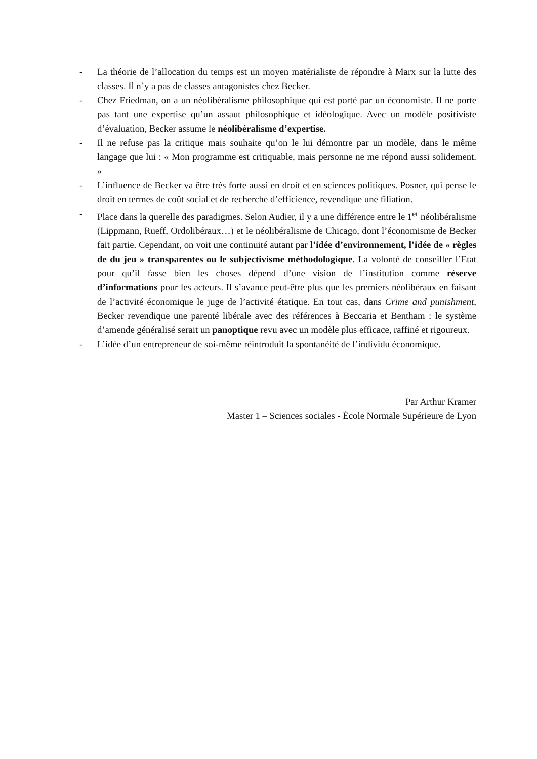- La théorie de l’allocation du temps est un moyen matérialiste de répondre à Marx sur la lutte des classes. Il n’y a pas de classes antagonistes chez Becker.
- Chez Friedman, on a un néolibéralisme philosophique qui est porté par un économiste. Il ne porte pas tant une expertise qu’un assaut philosophique et idéologique. Avec un modèle positiviste d’évaluation, Becker assume le néolibéralisme d’expertise.
- Il ne refuse pas la critique mais souhaite qu’on le lui démontre par un modèle, dans le même langage que lui : « Mon programme est critiquable, mais personne ne me répond aussi solidement. »
- L’influence de Becker va être très forte aussi en droit et en sciences politiques. Posner, qui pense le droit en termes de coût social et de recherche d’efficience, revendique une filiation.
- Place dans la querelle des paradigmes. Selon Audier, il y a une différence entre le 1<sup>er</sup> néolibéralisme (Lippmann, Rueff, Ordolibéraux…) et le néolibéralisme de Chicago, dont l’économisme de Becker fait partie. Cependant, on voit une continuité autant par l’idée d’environnement, l’idée de « règles de du jeu » transparentes ou le subjectivisme méthodologique. La volonté de conseiller l’Etat pour qu’il fasse bien les choses dépend d’une vision de l’institution comme réserve d’informations pour les acteurs. Il s’avance peut-être plus que les premiers néolibéraux en faisant de l’activité économique le juge de l’activité étatique. En tout cas, dans Crime and punishment, Becker revendique une parenté libérale avec des références à Beccaria et Bentham : le système d’amende généralisé serait un panoptique revu avec un modèle plus efficace, raffiné et rigoureux.
- L’idée d’un entrepreneur de soi-même réintroduit la spontanéité de l’individu économique.
Par Arthur Kramer
Master 1 – Sciences sociales - École Normale Supérieure de Lyon